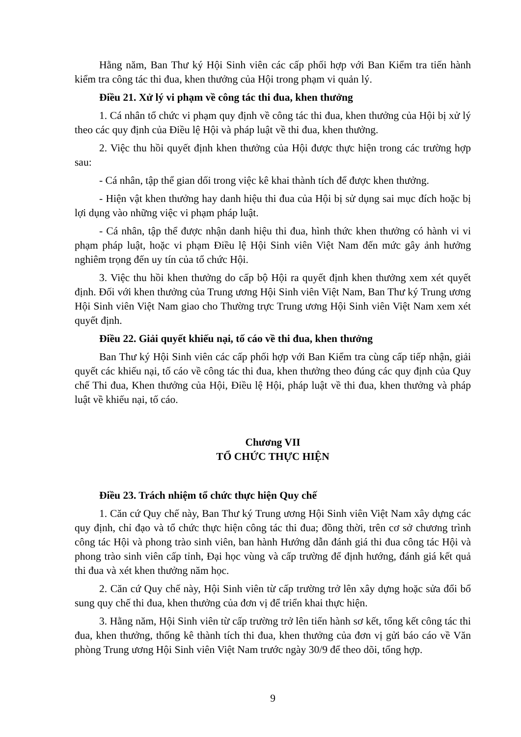Hằng năm, Ban Thư ký Hội Sinh viên các cấp phối hợp với Ban Kiểm tra tiến hành kiểm tra công tác thi đua, khen thưởng của Hội trong phạm vi quản lý.
Điều 21. Xử lý vi phạm về công tác thi đua, khen thưởng
1. Cá nhân tổ chức vi phạm quy định về công tác thi đua, khen thưởng của Hội bị xử lý theo các quy định của Điều lệ Hội và pháp luật về thi đua, khen thưởng.
2. Việc thu hồi quyết định khen thưởng của Hội được thực hiện trong các trường hợp sau:
- Cá nhân, tập thể gian dối trong việc kê khai thành tích để được khen thưởng.
- Hiện vật khen thưởng hay danh hiệu thi đua của Hội bị sử dụng sai mục đích hoặc bị lợi dụng vào những việc vi phạm pháp luật.
- Cá nhân, tập thể được nhận danh hiệu thi đua, hình thức khen thưởng có hành vi vi phạm pháp luật, hoặc vi phạm Điều lệ Hội Sinh viên Việt Nam đến mức gây ảnh hưởng nghiêm trọng đến uy tín của tổ chức Hội.
3. Việc thu hồi khen thưởng do cấp bộ Hội ra quyết định khen thưởng xem xét quyết định. Đối với khen thưởng của Trung ương Hội Sinh viên Việt Nam, Ban Thư ký Trung ương Hội Sinh viên Việt Nam giao cho Thường trực Trung ương Hội Sinh viên Việt Nam xem xét quyết định.
Điều 22. Giải quyết khiếu nại, tố cáo về thi đua, khen thưởng
Ban Thư ký Hội Sinh viên các cấp phối hợp với Ban Kiểm tra cùng cấp tiếp nhận, giải quyết các khiếu nại, tố cáo về công tác thi đua, khen thưởng theo đúng các quy định của Quy chế Thi đua, Khen thưởng của Hội, Điều lệ Hội, pháp luật về thi đua, khen thưởng và pháp luật về khiếu nại, tố cáo.
Chương VII
TỔ CHỨC THỰC HIỆN
Điều 23. Trách nhiệm tổ chức thực hiện Quy chế
1. Căn cứ Quy chế này, Ban Thư ký Trung ương Hội Sinh viên Việt Nam xây dựng các quy định, chỉ đạo và tổ chức thực hiện công tác thi đua; đồng thời, trên cơ sở chương trình công tác Hội và phong trào sinh viên, ban hành Hướng dẫn đánh giá thi đua công tác Hội và phong trào sinh viên cấp tỉnh, Đại học vùng và cấp trường để định hướng, đánh giá kết quả thi đua và xét khen thưởng năm học.
2. Căn cứ Quy chế này, Hội Sinh viên từ cấp trường trở lên xây dựng hoặc sửa đổi bổ sung quy chế thi đua, khen thưởng của đơn vị để triển khai thực hiện.
3. Hằng năm, Hội Sinh viên từ cấp trường trở lên tiến hành sơ kết, tổng kết công tác thi đua, khen thưởng, thống kê thành tích thi đua, khen thưởng của đơn vị gửi báo cáo về Văn phòng Trung ương Hội Sinh viên Việt Nam trước ngày 30/9 để theo dõi, tổng hợp.
9